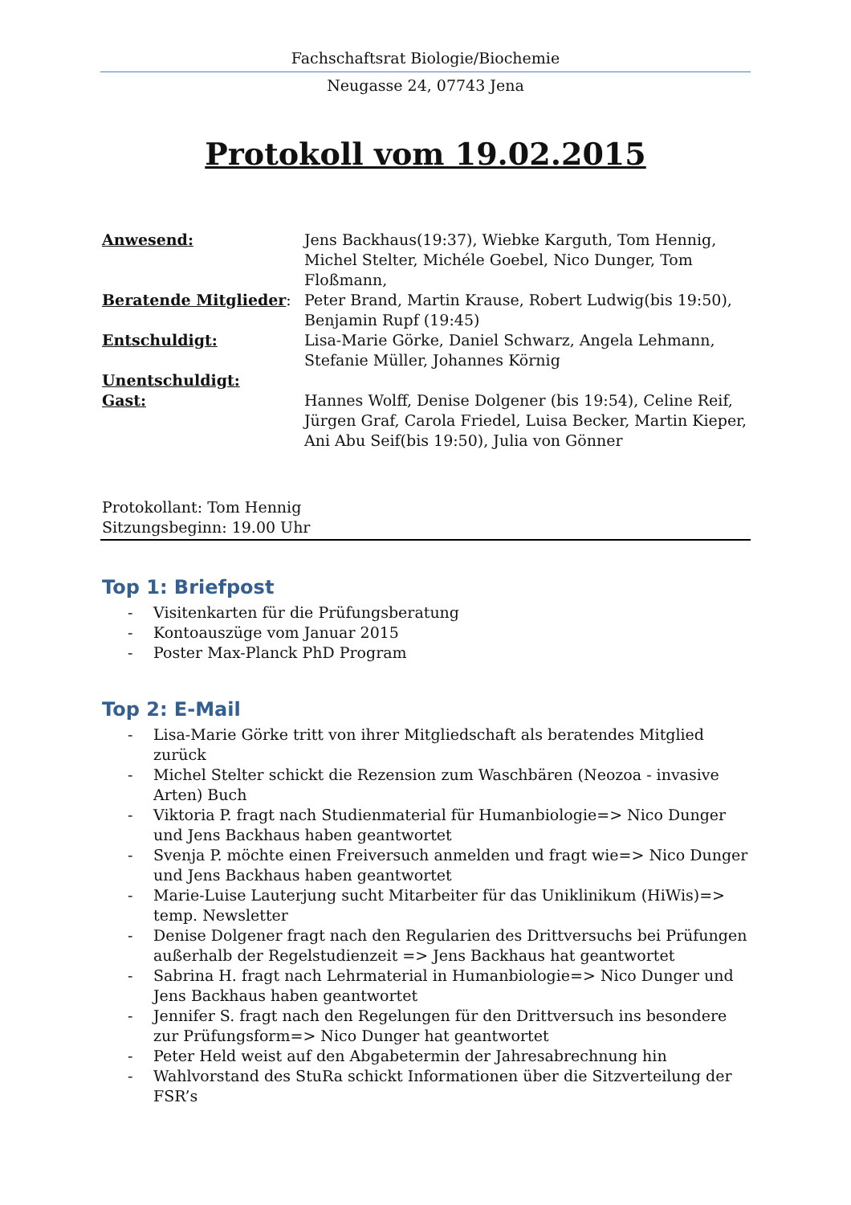Fachschaftsrat Biologie/Biochemie
Neugasse 24, 07743 Jena
Protokoll vom 19.02.2015
Anwesend:
Jens Backhaus(19:37), Wiebke Karguth, Tom Hennig, Michel Stelter, Michéle Goebel, Nico Dunger, Tom Floßmann,
Beratende Mitglieder:
Peter Brand, Martin Krause, Robert Ludwig(bis 19:50), Benjamin Rupf (19:45)
Entschuldigt:
Lisa-Marie Görke, Daniel Schwarz, Angela Lehmann, Stefanie Müller, Johannes Körnig
Unentschuldigt:
Gast:
Hannes Wolff, Denise Dolgener (bis 19:54), Celine Reif, Jürgen Graf, Carola Friedel, Luisa Becker, Martin Kieper, Ani Abu Seif(bis 19:50), Julia von Gönner
Protokollant: Tom Hennig
Sitzungsbeginn: 19.00 Uhr
Top 1: Briefpost
- Visitenkarten für die Prüfungsberatung
- Kontoauszüge vom Januar 2015
- Poster Max-Planck PhD Program
Top 2: E-Mail
- Lisa-Marie Görke tritt von ihrer Mitgliedschaft als beratendes Mitglied zurück
- Michel Stelter schickt die Rezension zum Waschbären (Neozoa - invasive Arten) Buch
- Viktoria P. fragt nach Studienmaterial für Humanbiologie=> Nico Dunger und Jens Backhaus haben geantwortet
- Svenja P. möchte einen Freiversuch anmelden und fragt wie=> Nico Dunger und Jens Backhaus haben geantwortet
- Marie-Luise Lauterjung sucht Mitarbeiter für das Uniklinikum (HiWis)=> temp. Newsletter
- Denise Dolgener fragt nach den Regularien des Drittversuchs bei Prüfungen außerhalb der Regelstudienzeit => Jens Backhaus hat geantwortet
- Sabrina H. fragt nach Lehrmaterial in Humanbiologie=> Nico Dunger und Jens Backhaus haben geantwortet
- Jennifer S. fragt nach den Regelungen für den Drittversuch ins besondere zur Prüfungsform=> Nico Dunger hat geantwortet
- Peter Held weist auf den Abgabetermin der Jahresabrechnung hin
- Wahlvorstand des StuRa schickt Informationen über die Sitzverteilung der FSR’s